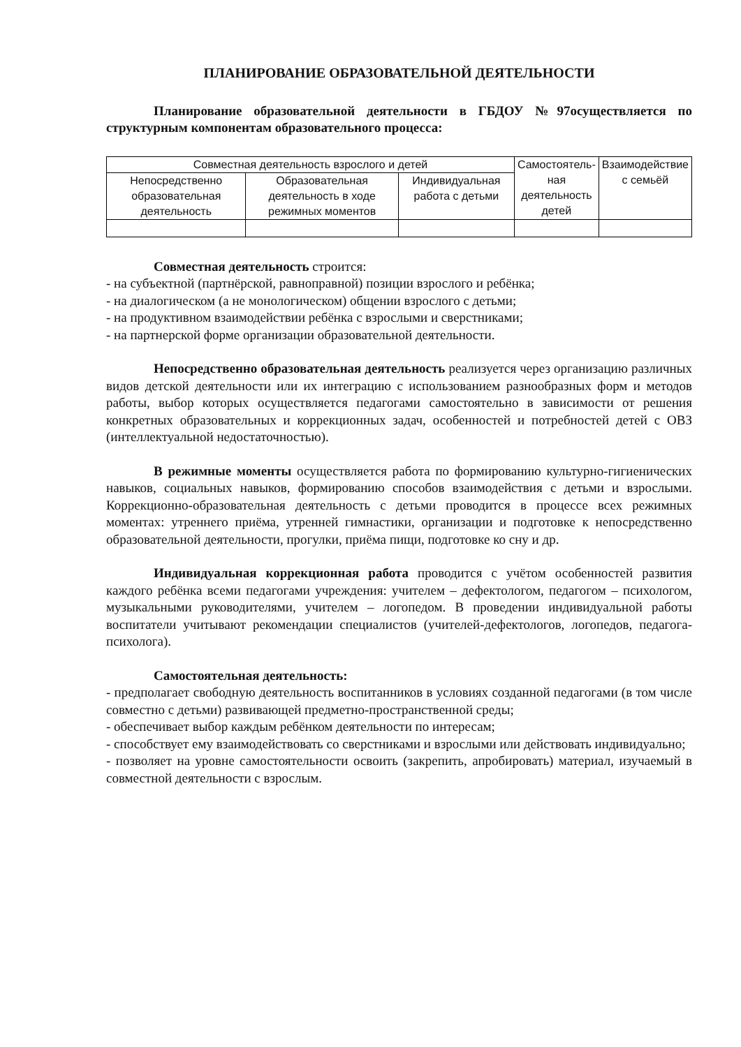ПЛАНИРОВАНИЕ ОБРАЗОВАТЕЛЬНОЙ ДЕЯТЕЛЬНОСТИ
Планирование образовательной деятельности в ГБДОУ №97осуществляется по структурным компонентам образовательного процесса:
| Совместная деятельность взрослого и детей | | | Самостоятель- ная деятельность детей | Взаимодействие с семьёй |
| --- | --- | --- | --- | --- |
| Непосредственно образовательная деятельность | Образовательная деятельность в ходе режимных моментов | Индивидуальная работа с детьми | | |
Совместная деятельность строится:
- на субъектной (партнёрской, равноправной) позиции взрослого и ребёнка;
- на диалогическом (а не монологическом) общении взрослого с детьми;
- на продуктивном взаимодействии ребёнка с взрослыми и сверстниками;
- на партнерской форме организации образовательной деятельности.
Непосредственно образовательная деятельность реализуется через организацию различных видов детской деятельности или их интеграцию с использованием разнообразных форм и методов работы, выбор которых осуществляется педагогами самостоятельно в зависимости от решения конкретных образовательных и коррекционных задач, особенностей и потребностей детей с ОВЗ (интеллектуальной недостаточностью).
В режимные моменты осуществляется работа по формированию культурно-гигиенических навыков, социальных навыков, формированию способов взаимодействия с детьми и взрослыми. Коррекционно-образовательная деятельность с детьми проводится в процессе всех режимных моментах: утреннего приёма, утренней гимнастики, организации и подготовке к непосредственно образовательной деятельности, прогулки, приёма пищи, подготовке ко сну и др.
Индивидуальная коррекционная работа проводится с учётом особенностей развития каждого ребёнка всеми педагогами учреждения: учителем – дефектологом, педагогом – психологом, музыкальными руководителями, учителем – логопедом. В проведении индивидуальной работы воспитатели учитывают рекомендации специалистов (учителей-дефектологов, логопедов, педагога-психолога).
Самостоятельная деятельность:
- предполагает свободную деятельность воспитанников в условиях созданной педагогами (в том числе совместно с детьми) развивающей предметно-пространственной среды;
- обеспечивает выбор каждым ребёнком деятельности по интересам;
- способствует ему взаимодействовать со сверстниками и взрослыми или действовать индивидуально;
- позволяет на уровне самостоятельности освоить (закрепить, апробировать) материал, изучаемый в совместной деятельности с взрослым.